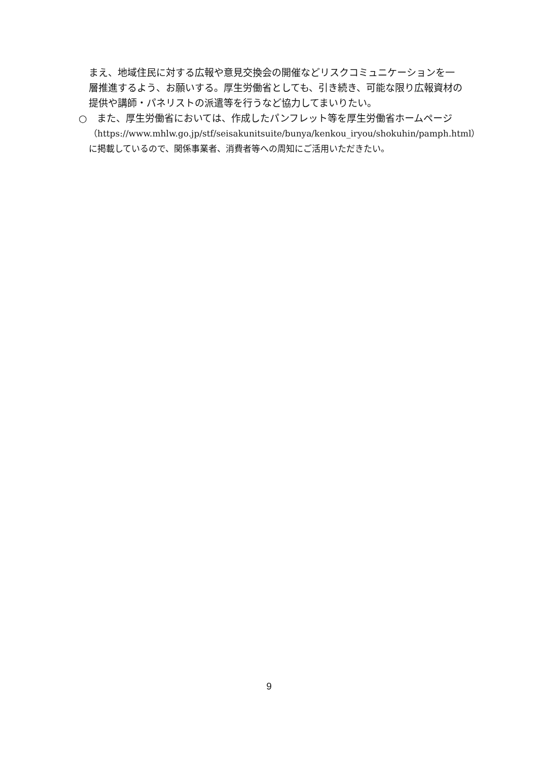まえ、地域住民に対する広報や意見交換会の開催などリスクコミュニケーションを一層推進するよう、お願いする。厚生労働省としても、引き続き、可能な限り広報資材の提供や講師・パネリストの派遣等を行うなど協力してまいりたい。
○　また、厚生労働省においては、作成したパンフレット等を厚生労働省ホームページ
（https://www.mhlw.go.jp/stf/seisakunitsuite/bunya/kenkou_iryou/shokuhin/pamph.html）に掲載しているので、関係事業者、消費者等への周知にご活用いただきたい。
9